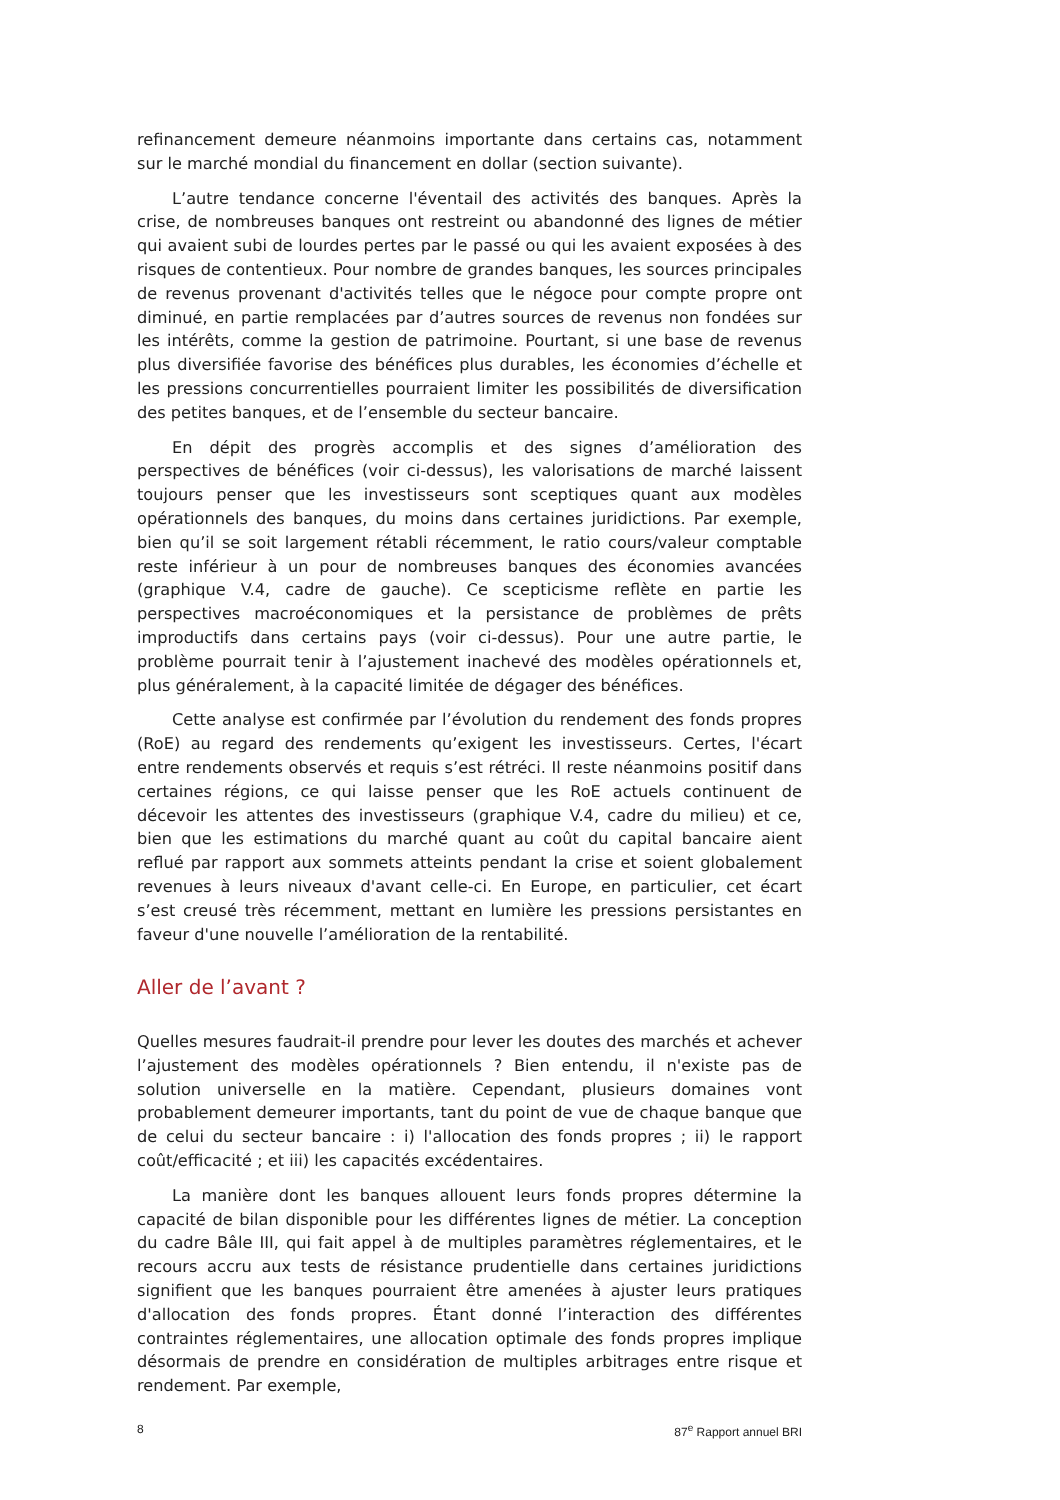refinancement demeure néanmoins importante dans certains cas, notamment sur le marché mondial du financement en dollar (section suivante).
L’autre tendance concerne l'éventail des activités des banques. Après la crise, de nombreuses banques ont restreint ou abandonné des lignes de métier qui avaient subi de lourdes pertes par le passé ou qui les avaient exposées à des risques de contentieux. Pour nombre de grandes banques, les sources principales de revenus provenant d'activités telles que le négoce pour compte propre ont diminué, en partie remplacées par d’autres sources de revenus non fondées sur les intérêts, comme la gestion de patrimoine. Pourtant, si une base de revenus plus diversifiée favorise des bénéfices plus durables, les économies d’échelle et les pressions concurrentielles pourraient limiter les possibilités de diversification des petites banques, et de l’ensemble du secteur bancaire.
En dépit des progrès accomplis et des signes d’amélioration des perspectives de bénéfices (voir ci-dessus), les valorisations de marché laissent toujours penser que les investisseurs sont sceptiques quant aux modèles opérationnels des banques, du moins dans certaines juridictions. Par exemple, bien qu’il se soit largement rétabli récemment, le ratio cours/valeur comptable reste inférieur à un pour de nombreuses banques des économies avancées (graphique V.4, cadre de gauche). Ce scepticisme reflète en partie les perspectives macroéconomiques et la persistance de problèmes de prêts improductifs dans certains pays (voir ci-dessus). Pour une autre partie, le problème pourrait tenir à l’ajustement inachevé des modèles opérationnels et, plus généralement, à la capacité limitée de dégager des bénéfices.
Cette analyse est confirmée par l’évolution du rendement des fonds propres (RoE) au regard des rendements qu’exigent les investisseurs. Certes, l'écart entre rendements observés et requis s’est rétréci. Il reste néanmoins positif dans certaines régions, ce qui laisse penser que les RoE actuels continuent de décevoir les attentes des investisseurs (graphique V.4, cadre du milieu) et ce, bien que les estimations du marché quant au coût du capital bancaire aient reflué par rapport aux sommets atteints pendant la crise et soient globalement revenues à leurs niveaux d'avant celle-ci. En Europe, en particulier, cet écart s’est creusé très récemment, mettant en lumière les pressions persistantes en faveur d'une nouvelle l’amélioration de la rentabilité.
Aller de l’avant ?
Quelles mesures faudrait-il prendre pour lever les doutes des marchés et achever l’ajustement des modèles opérationnels ? Bien entendu, il n'existe pas de solution universelle en la matière. Cependant, plusieurs domaines vont probablement demeurer importants, tant du point de vue de chaque banque que de celui du secteur bancaire : i) l'allocation des fonds propres ; ii) le rapport coût/efficacité ; et iii) les capacités excédentaires.
La manière dont les banques allouent leurs fonds propres détermine la capacité de bilan disponible pour les différentes lignes de métier. La conception du cadre Bâle III, qui fait appel à de multiples paramètres réglementaires, et le recours accru aux tests de résistance prudentielle dans certaines juridictions signifient que les banques pourraient être amenées à ajuster leurs pratiques d'allocation des fonds propres. Étant donné l’interaction des différentes contraintes réglementaires, une allocation optimale des fonds propres implique désormais de prendre en considération de multiples arbitrages entre risque et rendement. Par exemple,
8 87<sup>e</sup> Rapport annuel BRI